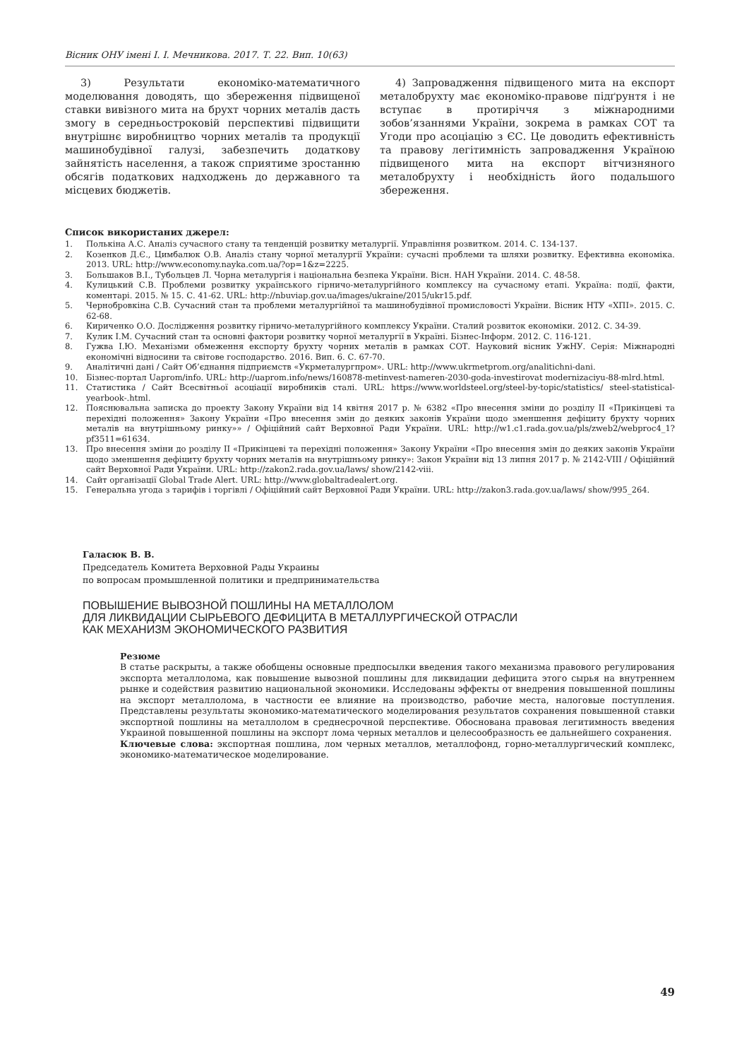Вісник ОНУ імені І. І. Мечникова. 2017. Т. 22. Вип. 10(63)
3) Результати економіко-математичного моделювання доводять, що збереження підвищеної ставки вивізного мита на брухт чорних металів дасть змогу в середньостроковій перспективі підвищити внутрішнє виробництво чорних металів та продукції машинобудівної галузі, забезпечить додаткову зайнятість населення, а також сприятиме зростанню обсягів податкових надходжень до державного та місцевих бюджетів.
4) Запровадження підвищеного мита на експорт металобрухту має економіко-правове підґрунтя і не вступає в протиріччя з міжнародними зобов’язаннями України, зокрема в рамках СОТ та Угоди про асоціацію з ЄС. Це доводить ефективність та правову легітимність запровадження Україною підвищеного мита на експорт вітчизняного металобрухту і необхідність його подальшого збереження.
Список використаних джерел:
1. Полькіна А.С. Аналіз сучасного стану та тенденцій розвитку металургії. Управління розвитком. 2014. С. 134-137.
2. Козенков Д.Є., Цимбалюк О.В. Аналіз стану чорної металургії України: сучасні проблеми та шляхи розвитку. Ефективна економіка. 2013. URL: http://www.economy.nayka.com.ua/?op=1&z=2225.
3. Большаков В.І., Тубольцев Л. Чорна металургія і національна безпека України. Вісн. НАН України. 2014. С. 48-58.
4. Кулицький С.В. Проблеми розвитку українського гірничо-металургійного комплексу на сучасному етапі. Україна: події, факти, коментарі. 2015. № 15. С. 41-62. URL: http://nbuviap.gov.ua/images/ukraine/2015/ukr15.pdf.
5. Чернобровкіна С.В. Сучасний стан та проблеми металургійної та машинобудівної промисловості України. Вісник НТУ «ХПІ». 2015. С. 62-68.
6. Кириченко О.О. Дослідження розвитку гірничо-металургійного комплексу України. Сталий розвиток економіки. 2012. С. 34-39.
7. Кулик І.М. Сучасний стан та основні фактори розвитку чорної металургії в Україні. Бізнес-Інформ. 2012. С. 116-121.
8. Гужва І.Ю. Механізми обмеження експорту брухту чорних металів в рамках СОТ. Науковий вісник УжНУ. Серія: Міжнародні економічні відносини та світове господарство. 2016. Вип. 6. С. 67-70.
9. Аналітичні дані / Сайт Об’єднання підприємств «Укрметалургпром». URL: http://www.ukrmetprom.org/analitichni-dani.
10. Бізнес-портал Uaprom/info. URL: http://uaprom.info/news/160878-metinvest-nameren-2030-goda-investirovat modernizaciyu-88-mlrd.html.
11. Статистика / Сайт Всесвітньої асоціації виробників сталі. URL: https://www.worldsteel.org/steel-by-topic/statistics/ steel-statistical-yearbook-.html.
12. Пояснювальна записка до проекту Закону України від 14 квітня 2017 р. № 6382 «Про внесення зміни до розділу II «Прикінцеві та перехідні положення» Закону України «Про внесення змін до деяких законів України щодо зменшення дефіциту брухту чорних металів на внутрішньому ринку»» / Офіційний сайт Верховної Ради України. URL: http://w1.c1.rada.gov.ua/pls/zweb2/webproc4_1?pf3511=61634.
13. Про внесення зміни до розділу II «Прикінцеві та перехідні положення» Закону України «Про внесення змін до деяких законів України щодо зменшення дефіциту брухту чорних металів на внутрішньому ринку»: Закон України від 13 липня 2017 р. № 2142-VIII / Офіційний сайт Верховної Ради України. URL: http://zakon2.rada.gov.ua/laws/ show/2142-viii.
14. Сайт організації Global Trade Alert. URL: http://www.globaltradealert.org.
15. Генеральна угода з тарифів і торгівлі / Офіційний сайт Верховної Ради України. URL: http://zakon3.rada.gov.ua/laws/ show/995_264.
Галасюк В. В.
Председатель Комитета Верховной Рады Украины
по вопросам промышленной политики и предпринимательства
ПОВЫШЕНИЕ ВЫВОЗНОЙ ПОШЛИНЫ НА МЕТАЛЛОЛОМ
ДЛЯ ЛИКВИДАЦИИ СЫРЬЕВОГО ДЕФИЦИТА В МЕТАЛЛУРГИЧЕСКОЙ ОТРАСЛИ
КАК МЕХАНИЗМ ЭКОНОМИЧЕСКОГО РАЗВИТИЯ
Резюме
В статье раскрыты, а также обобщены основные предпосылки введения такого механизма правового регулирования экспорта металлолома, как повышение вывозной пошлины для ликвидации дефицита этого сырья на внутреннем рынке и содействия развитию национальной экономики. Исследованы эффекты от внедрения повышенной пошлины на экспорт металлолома, в частности ее влияние на производство, рабочие места, налоговые поступления. Представлены результаты экономико-математического моделирования результатов сохранения повышенной ставки экспортной пошлины на металлолом в среднесрочной перспективе. Обоснована правовая легитимность введения Украиной повышенной пошлины на экспорт лома черных металлов и целесообразность ее дальнейшего сохранения.
Ключевые слова: экспортная пошлина, лом черных металлов, металлофонд, горно-металлургический комплекс, экономико-математическое моделирование.
49